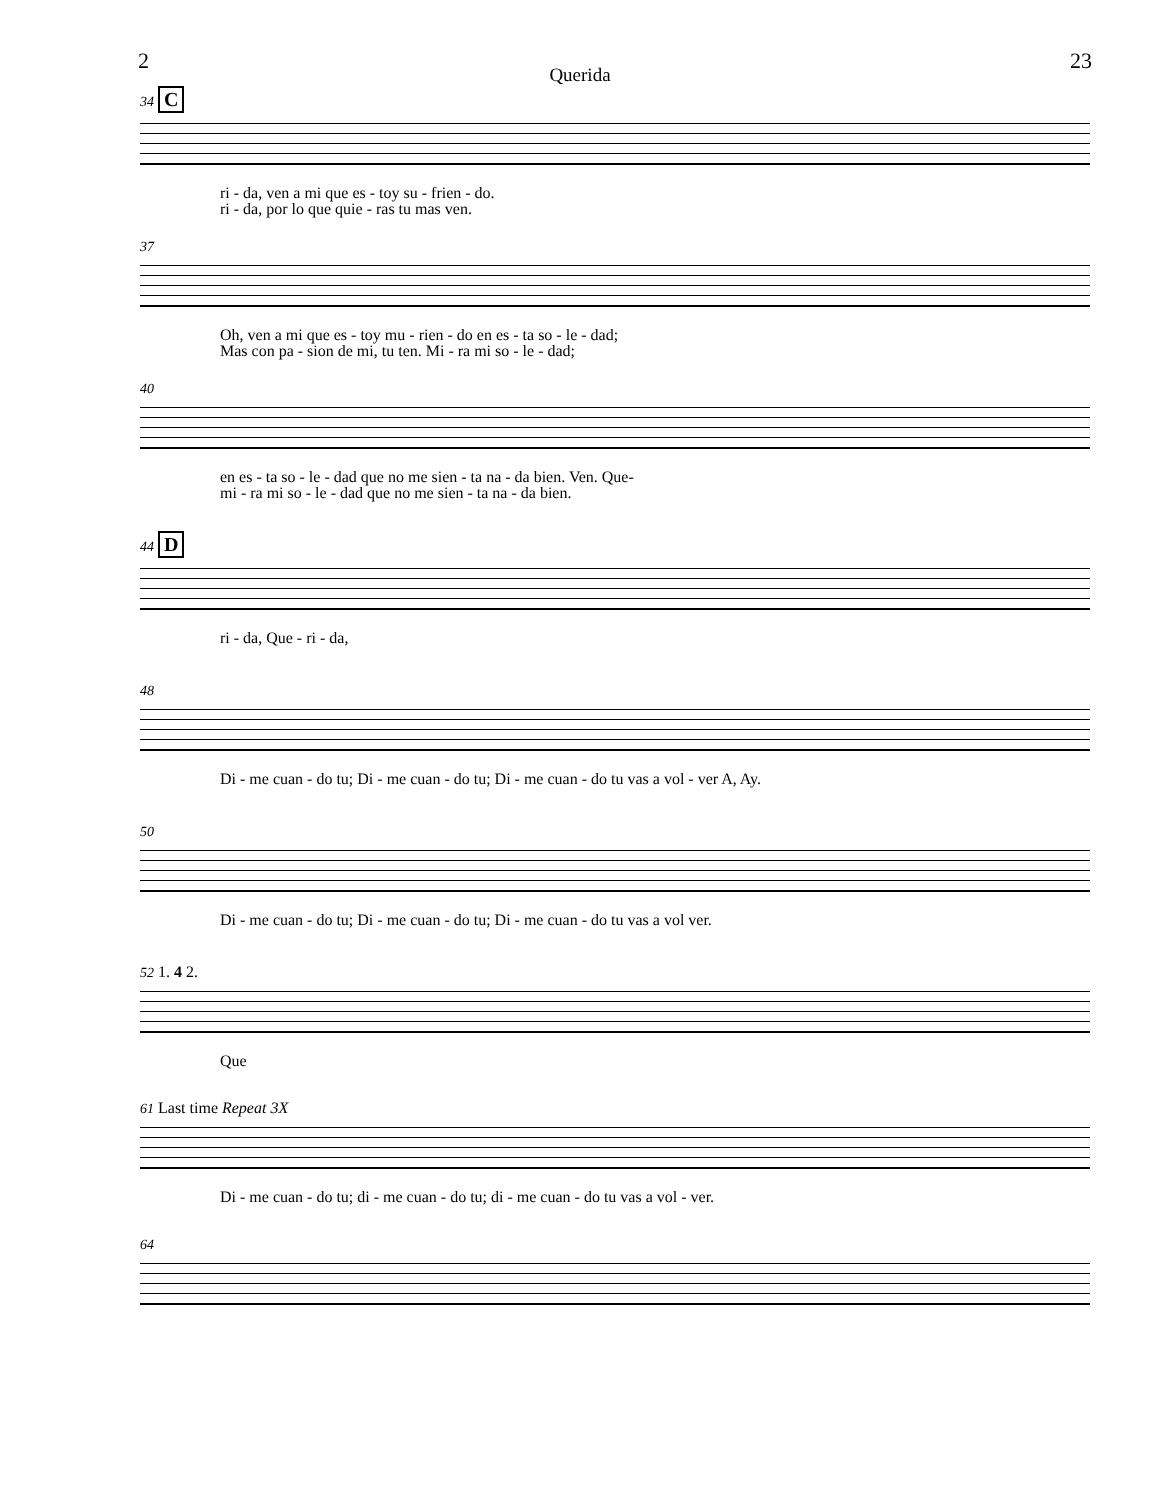2 23
Querida
34 C
ri - da, ven a mi que es - toy su - frien - do.
ri - da, por lo que quie - ras tu mas ven.
37
Oh, ven a mi que es - toy mu - rien - do en es - ta so - le - dad;
Mas con pa - sion de mi, tu ten. Mi - ra mi so - le - dad;
40
en es - ta so - le - dad que no me sien - ta na - da bien. Ven. Que-
mi - ra mi so - le - dad que no me sien - ta na - da bien.
44 D
ri - da, Que - ri - da,
48
Di - me cuan - do tu; Di - me cuan - do tu; Di - me cuan - do tu vas a vol - ver A, Ay.
50
Di - me cuan - do tu; Di - me cuan - do tu; Di - me cuan - do tu vas a vol ver.
52 1. 4 2.
Que
61 Last time Repeat 3X
Di - me cuan - do tu; di - me cuan - do tu; di - me cuan - do tu vas a vol - ver.
64